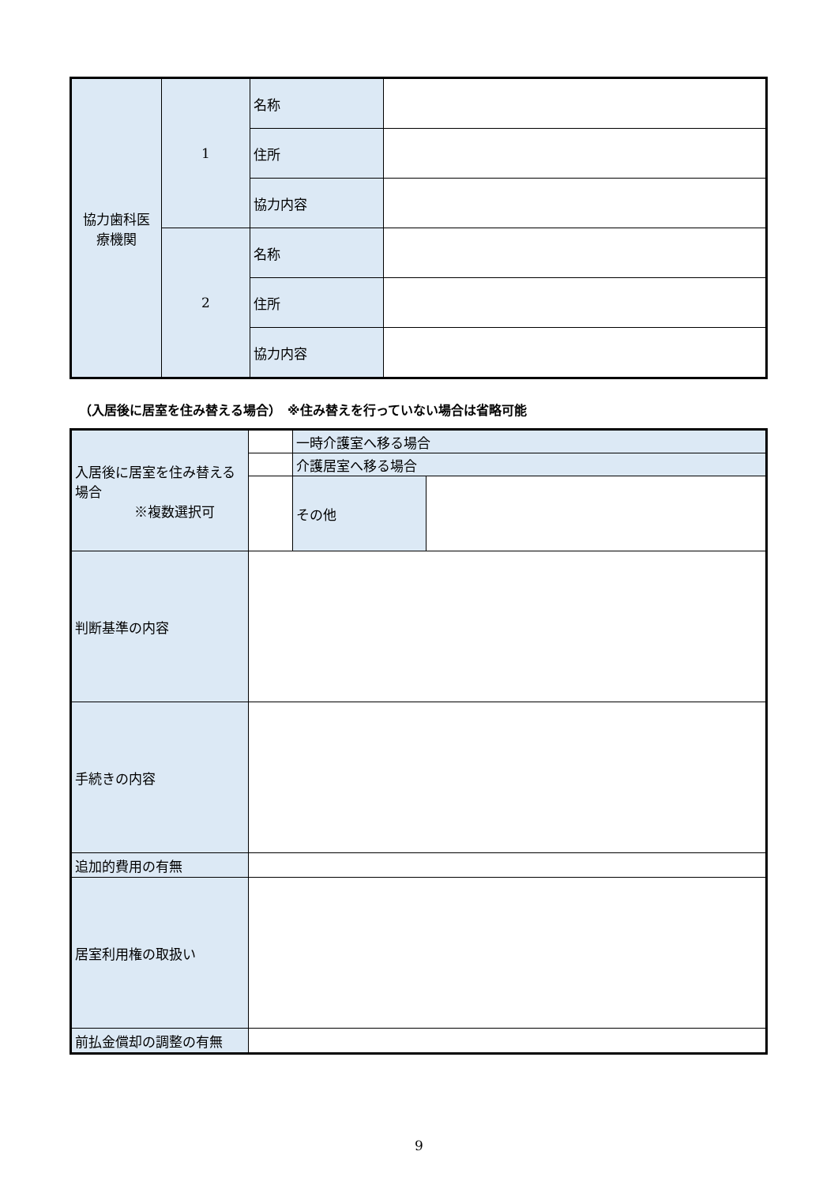| 協力歯科医 療機関 | 1 | 名称 | |
| | | 住所 | |
| | | 協力内容 | |
| | 2 | 名称 | |
| | | 住所 | |
| | | 協力内容 | |
（入居後に居室を住み替える場合）　※住み替えを行っていない場合は省略可能
| 入居後に居室を住み替える場合 ※複数選択可 | | 一時介護室へ移る場合 | |
| | | 介護居室へ移る場合 | |
| | | その他 | |
| 判断基準の内容 | | | |
| 手続きの内容 | | | |
| 追加的費用の有無 | | | |
| 居室利用権の取扱い | | | |
| 前払金償却の調整の有無 | | | |
9